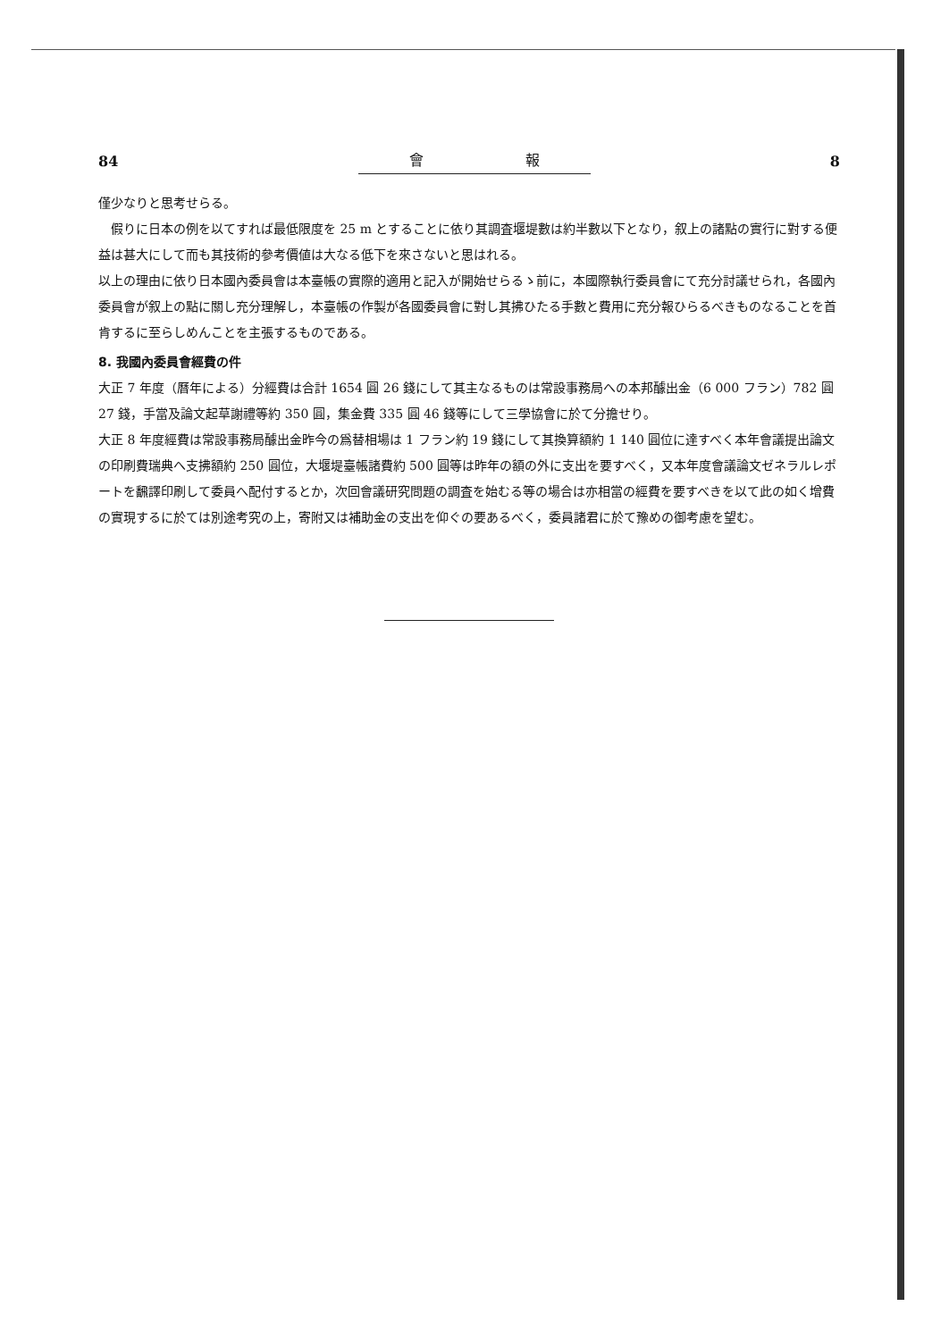84 會 報 8
僅少なりと思考せらる。
假りに日本の例を以てすれば最低限度を 25 m とすることに依り其調査堰堤數は約半數以下となり，叙上の諸點の實行に對する便益は甚大にして而も其技術的參考價値は大なる低下を來さないと思はれる。
以上の理由に依り日本國內委員會は本臺帳の實際的適用と記入が開始せらるゝ前に，本國際執行委員會にて充分討議せられ，各國內委員會が叙上の點に關し充分理解し，本臺帳の作製が各國委員會に對し其拂ひたる手數と費用に充分報ひらるべきものなることを首肯するに至らしめんことを主張するものである。
8. 我國內委員會經費の件
大正 7 年度（曆年による）分經費は合計 1654 圓 26 錢にして其主なるものは常設事務局への本邦醵出金（6 000 フラン）782 圓 27 錢，手當及論文起草謝禮等約 350 圓，集金費 335 圓 46 錢等にして三學協會に於て分擔せり。
大正 8 年度經費は常設事務局醵出金昨今の爲替相場は 1 フラン約 19 錢にして其換算額約 1 140 圓位に達すべく本年會議提出論文の印刷費瑞典へ支拂額約 250 圓位，大堰堤臺帳諸費約 500 圓等は昨年の額の外に支出を要すべく，又本年度會議論文ゼネラルレポートを飜譯印刷して委員へ配付するとか，次回會議研究問題の調査を始むる等の場合は亦相當の經費を要すべきを以て此の如く增費の實現するに於ては別途考究の上，寄附又は補助金の支出を仰ぐの要あるべく，委員諸君に於て豫めの御考慮を望む。